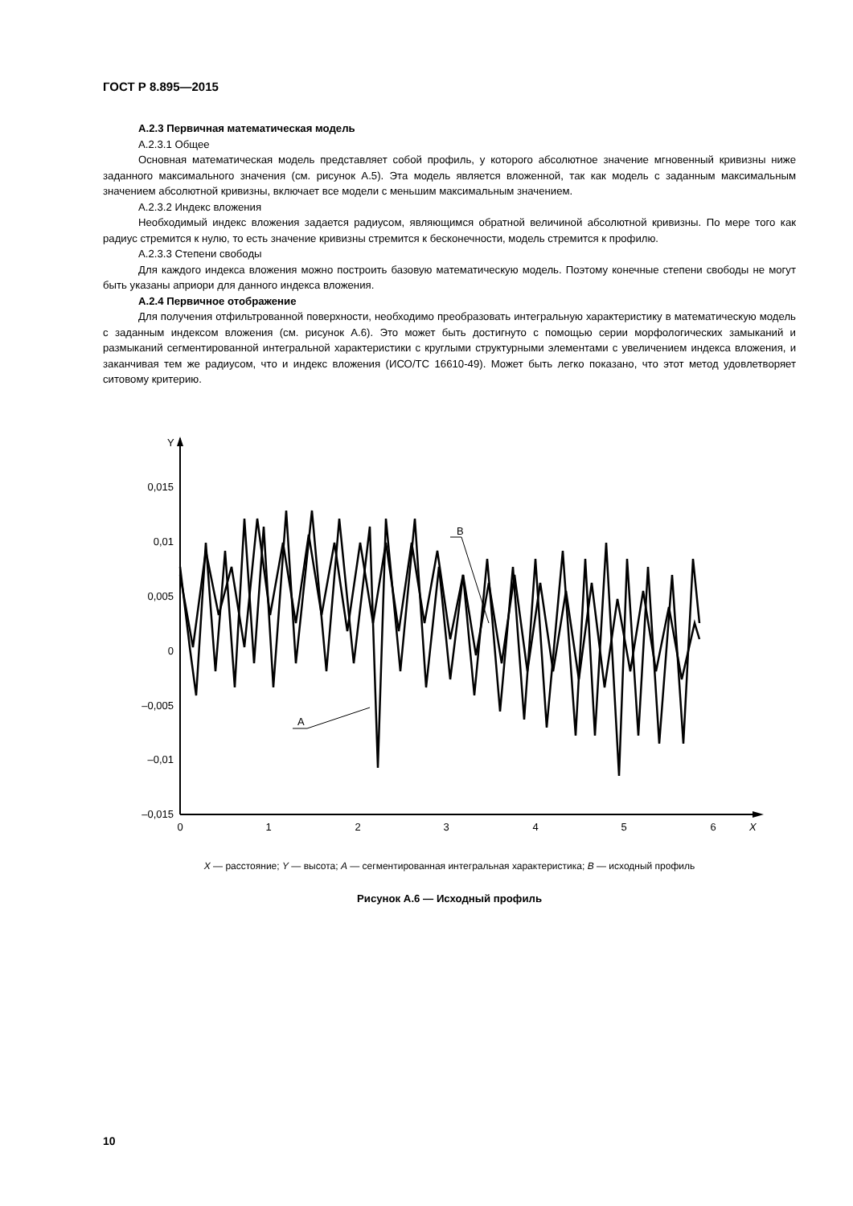ГОСТ Р 8.895—2015
А.2.3 Первичная математическая модель
А.2.3.1 Общее
Основная математическая модель представляет собой профиль, у которого абсолютное значение мгновенный кривизны ниже заданного максимального значения (см. рисунок А.5). Эта модель является вложенной, так как модель с заданным максимальным значением абсолютной кривизны, включает все модели с меньшим максимальным значением.
А.2.3.2 Индекс вложения
Необходимый индекс вложения задается радиусом, являющимся обратной величиной абсолютной кривизны. По мере того как радиус стремится к нулю, то есть значение кривизны стремится к бесконечности, модель стремится к профилю.
А.2.3.3 Степени свободы
Для каждого индекса вложения можно построить базовую математическую модель. Поэтому конечные степени свободы не могут быть указаны априори для данного индекса вложения.
А.2.4 Первичное отображение
Для получения отфильтрованной поверхности, необходимо преобразовать интегральную характеристику в математическую модель с заданным индексом вложения (см. рисунок А.6). Это может быть достигнуто с помощью серии морфологических замыканий и размыканий сегментированной интегральной характеристики с круглыми структурными элементами с увеличением индекса вложения, и заканчивая тем же радиусом, что и индекс вложения (ИСО/ТС 16610-49). Может быть легко показано, что этот метод удовлетворяет ситовому критерию.
Y
X
0,015
0,01
0,005
0
–0,005
–0,01
–0,015
0
1
2
3
4
5
6
B
A
X — расстояние; Y — высота; A — сегментированная интегральная характеристика; B — исходный профиль
Рисунок А.6 — Исходный профиль
10